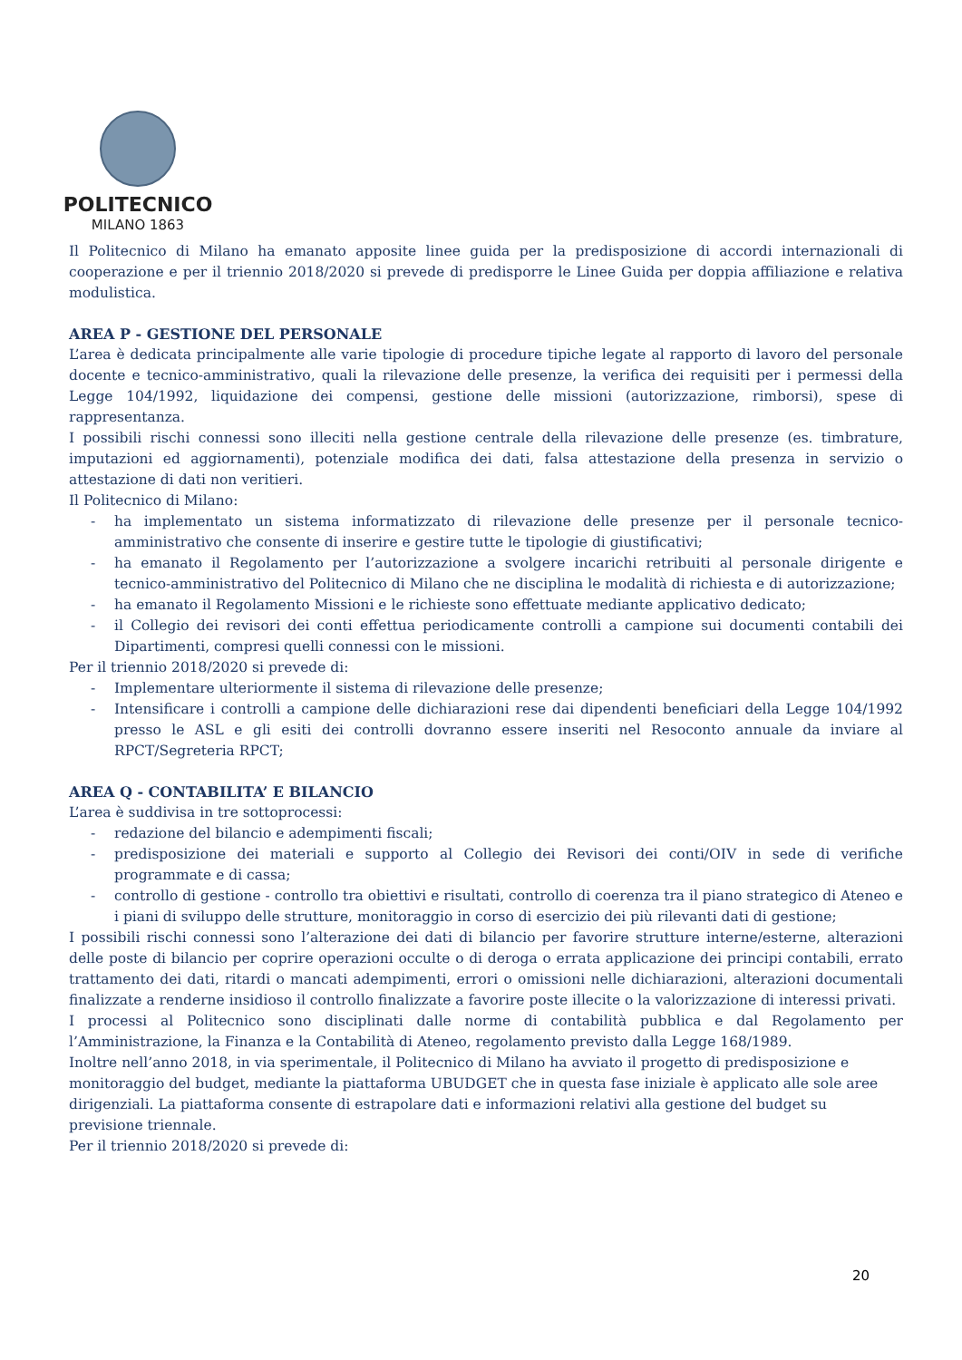POLITECNICO
MILANO 1863
Il Politecnico di Milano ha emanato apposite linee guida per la predisposizione di accordi internazionali di cooperazione e per il triennio 2018/2020 si prevede di predisporre le Linee Guida per doppia affiliazione e relativa modulistica.
AREA P - GESTIONE DEL PERSONALE
L’area è dedicata principalmente alle varie tipologie di procedure tipiche legate al rapporto di lavoro del personale docente e tecnico-amministrativo, quali la rilevazione delle presenze, la verifica dei requisiti per i permessi della Legge 104/1992, liquidazione dei compensi, gestione delle missioni (autorizzazione, rimborsi), spese di rappresentanza.
I possibili rischi connessi sono illeciti nella gestione centrale della rilevazione delle presenze (es. timbrature, imputazioni ed aggiornamenti), potenziale modifica dei dati, falsa attestazione della presenza in servizio o attestazione di dati non veritieri.
Il Politecnico di Milano:
- ha implementato un sistema informatizzato di rilevazione delle presenze per il personale tecnico-amministrativo che consente di inserire e gestire tutte le tipologie di giustificativi;
- ha emanato il Regolamento per l’autorizzazione a svolgere incarichi retribuiti al personale dirigente e tecnico-amministrativo del Politecnico di Milano che ne disciplina le modalità di richiesta e di autorizzazione;
- ha emanato il Regolamento Missioni e le richieste sono effettuate mediante applicativo dedicato;
- il Collegio dei revisori dei conti effettua periodicamente controlli a campione sui documenti contabili dei Dipartimenti, compresi quelli connessi con le missioni.
Per il triennio 2018/2020 si prevede di:
- Implementare ulteriormente il sistema di rilevazione delle presenze;
- Intensificare i controlli a campione delle dichiarazioni rese dai dipendenti beneficiari della Legge 104/1992 presso le ASL e gli esiti dei controlli dovranno essere inseriti nel Resoconto annuale da inviare al RPCT/Segreteria RPCT;
AREA Q - CONTABILITA’ E BILANCIO
L’area è suddivisa in tre sottoprocessi:
- redazione del bilancio e adempimenti fiscali;
- predisposizione dei materiali e supporto al Collegio dei Revisori dei conti/OIV in sede di verifiche programmate e di cassa;
- controllo di gestione - controllo tra obiettivi e risultati, controllo di coerenza tra il piano strategico di Ateneo e i piani di sviluppo delle strutture, monitoraggio in corso di esercizio dei più rilevanti dati di gestione;
I possibili rischi connessi sono l’alterazione dei dati di bilancio per favorire strutture interne/esterne, alterazioni delle poste di bilancio per coprire operazioni occulte o di deroga o errata applicazione dei principi contabili, errato trattamento dei dati, ritardi o mancati adempimenti, errori o omissioni nelle dichiarazioni, alterazioni documentali finalizzate a renderne insidioso il controllo finalizzate a favorire poste illecite o la valorizzazione di interessi privati.
I processi al Politecnico sono disciplinati dalle norme di contabilità pubblica e dal Regolamento per l’Amministrazione, la Finanza e la Contabilità di Ateneo, regolamento previsto dalla Legge 168/1989.
Inoltre nell’anno 2018, in via sperimentale, il Politecnico di Milano ha avviato il progetto di predisposizione e monitoraggio del budget, mediante la piattaforma UBUDGET che in questa fase iniziale è applicato alle sole aree dirigenziali. La piattaforma consente di estrapolare dati e informazioni relativi alla gestione del budget su previsione triennale.
Per il triennio 2018/2020 si prevede di:
20